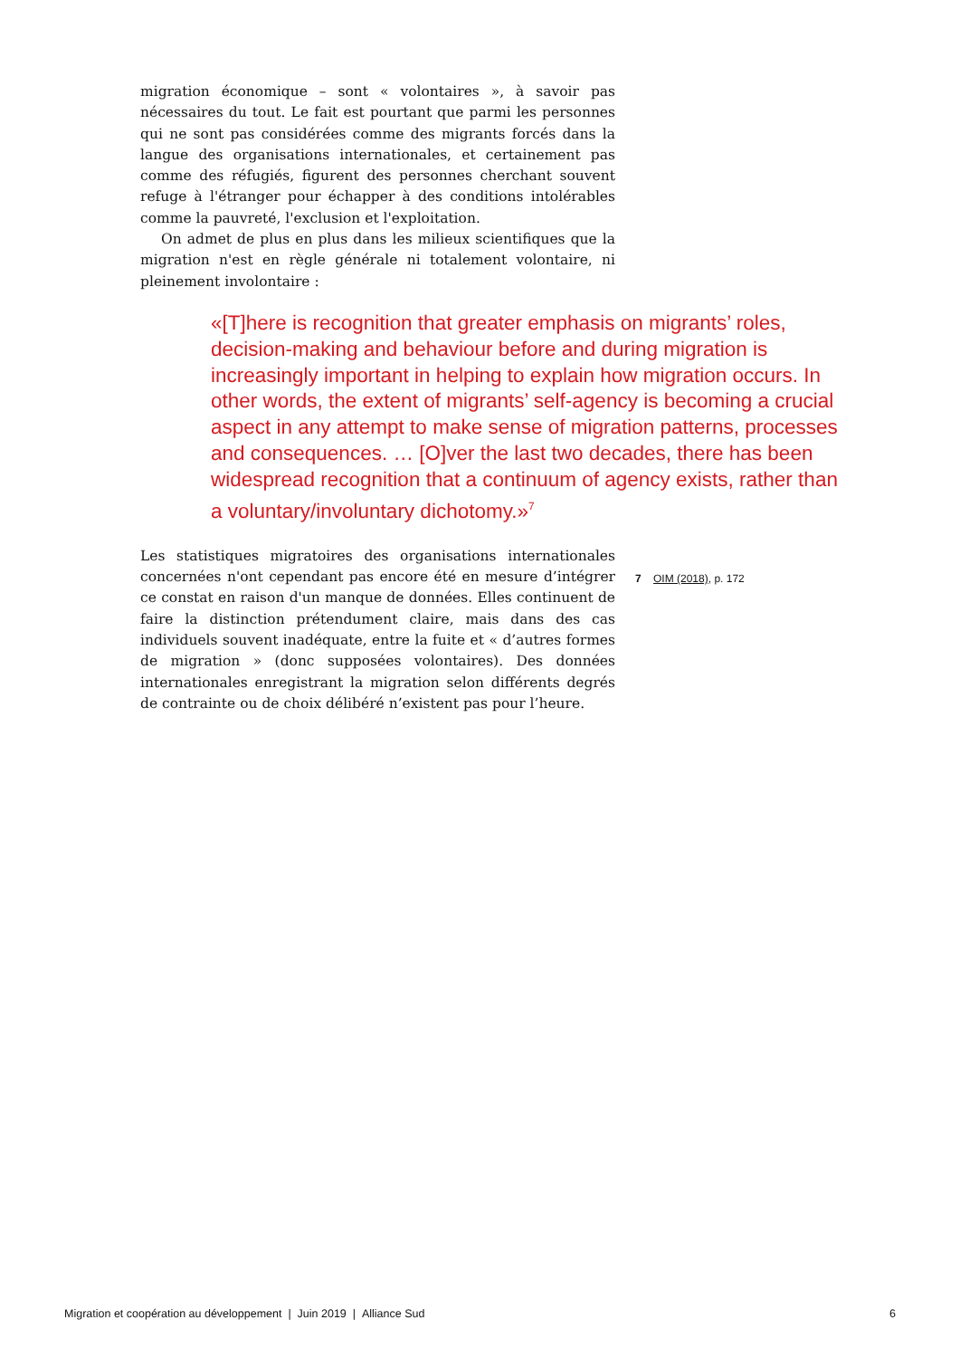migration économique – sont « volontaires », à savoir pas nécessaires du tout. Le fait est pourtant que parmi les personnes qui ne sont pas considérées comme des migrants forcés dans la langue des organisations internationales, et certainement pas comme des réfugiés, figurent des personnes cherchant souvent refuge à l'étranger pour échapper à des conditions intolérables comme la pauvreté, l'exclusion et l'exploitation.
On admet de plus en plus dans les milieux scientifiques que la migration n'est en règle générale ni totalement volontaire, ni pleinement involontaire :
«[T]here is recognition that greater emphasis on migrants’ roles, decision-making and behaviour before and during migration is increasingly important in helping to explain how migration occurs. In other words, the extent of migrants’ self-agency is becoming a crucial aspect in any attempt to make sense of migration patterns, processes and consequences. … [O]ver the last two decades, there has been widespread recognition that a continuum of agency exists, rather than a voluntary/involuntary dichotomy.»<sup>7</sup>
Les statistiques migratoires des organisations internationales concernées n'ont cependant pas encore été en mesure d’intégrer ce constat en raison d'un manque de données. Elles continuent de faire la distinction prétendument claire, mais dans des cas individuels souvent inadéquate, entre la fuite et « d’autres formes de migration » (donc supposées volontaires). Des données internationales enregistrant la migration selon différents degrés de contrainte ou de choix délibéré n’existent pas pour l’heure.
7 OIM (2018), p. 172
Migration et coopération au développement | Juin 2019 | Alliance Sud 6